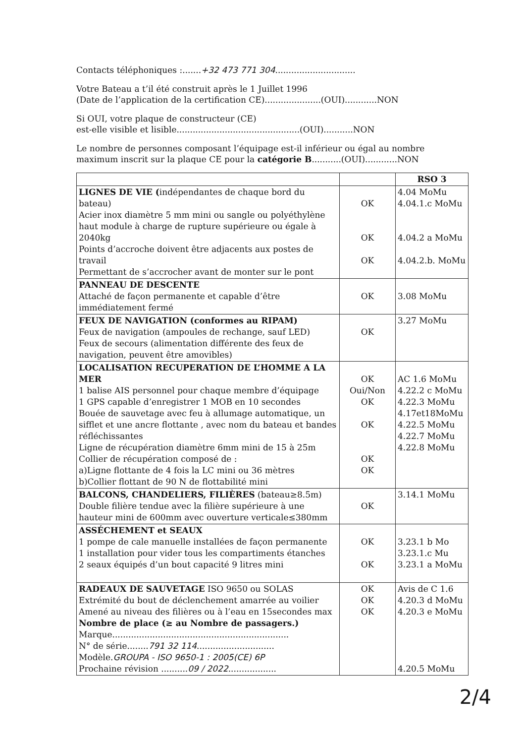Contacts téléphoniques :.......+32 473 771 304..............................
Votre Bateau a t’il été construit après le 1 Juillet 1996
(Date de l’application de la certification CE).....................(OUI)............NON
Si OUI, votre plaque de constructeur (CE)
est-elle visible et lisible..............................................(OUI)...........NON
Le nombre de personnes composant l’équipage est-il inférieur ou égal au nombre
maximum inscrit sur la plaque CE pour la catégorie B...........(OUI)............NON
| | | RSO 3 |
| --- | --- | --- |
| LIGNES DE VIE ( indépendantes de chaque bord du bateau) Acier inox diamètre 5 mm mini ou sangle ou polyéthylène haut module à charge de rupture supérieure ou égale à 2040kg Points d’accroche doivent être adjacents aux postes de travail Permettant de s’accrocher avant de monter sur le pont | OK OK OK | 4.04 MoMu 4.04.1.c MoMu 4.04.2 a MoMu 4.04.2.b. MoMu |
| PANNEAU DE DESCENTE Attaché de façon permanente et capable d’être immédiatement fermé | OK | 3.08 MoMu |
| FEUX DE NAVIGATION (conformes au RIPAM) Feux de navigation (ampoules de rechange, sauf LED) Feux de secours (alimentation différente des feux de navigation, peuvent être amovibles) | OK | 3.27 MoMu |
| LOCALISATION RECUPERATION DE L’HOMME A LA MER 1 balise AIS personnel pour chaque membre d’équipage 1 GPS capable d’enregistrer 1 MOB en 10 secondes Bouée de sauvetage avec feu à allumage automatique, un sifflet et une ancre flottante , avec nom du bateau et bandes réfléchissantes Ligne de récupération diamètre 6mm mini de 15 à 25m Collier de récupération composé de : a)Ligne flottante de 4 fois la LC mini ou 36 mètres b)Collier flottant de 90 N de flottabilité mini | OK Oui/Non OK OK OK OK | AC 1.6 MoMu 4.22.2 c MoMu 4.22.3 MoMu 4.17et18MoMu 4.22.5 MoMu 4.22.7 MoMu 4.22.8 MoMu |
| BALCONS, CHANDELIERS, FILIÈRES (bateau≥8.5m) Double filière tendue avec la filière supérieure à une hauteur mini de 600mm avec ouverture verticale≤380mm | OK | 3.14.1 MoMu |
| ASSÉCHEMENT et SEAUX 1 pompe de cale manuelle installées de façon permanente 1 installation pour vider tous les compartiments étanches 2 seaux équipés d’un bout capacité 9 litres mini | OK OK | 3.23.1 b Mo 3.23.1.c Mu 3.23.1 a MoMu |
| RADEAUX DE SAUVETAGE ISO 9650 ou SOLAS Extrémité du bout de déclenchement amarrée au voilier Amené au niveau des filières ou à l’eau en 15secondes max Nombre de place (≥ au Nombre de passagers.) Marque.................................................................. N° de série........ 791 32 114 ............................. Modèle. GROUPA - ISO 9650-1 : 2005(CE) 6P Prochaine révision .......... 09 / 2022 .................. | OK OK OK | Avis de C 1.6 4.20.3 d MoMu 4.20.3 e MoMu 4.20.5 MoMu |
2/4